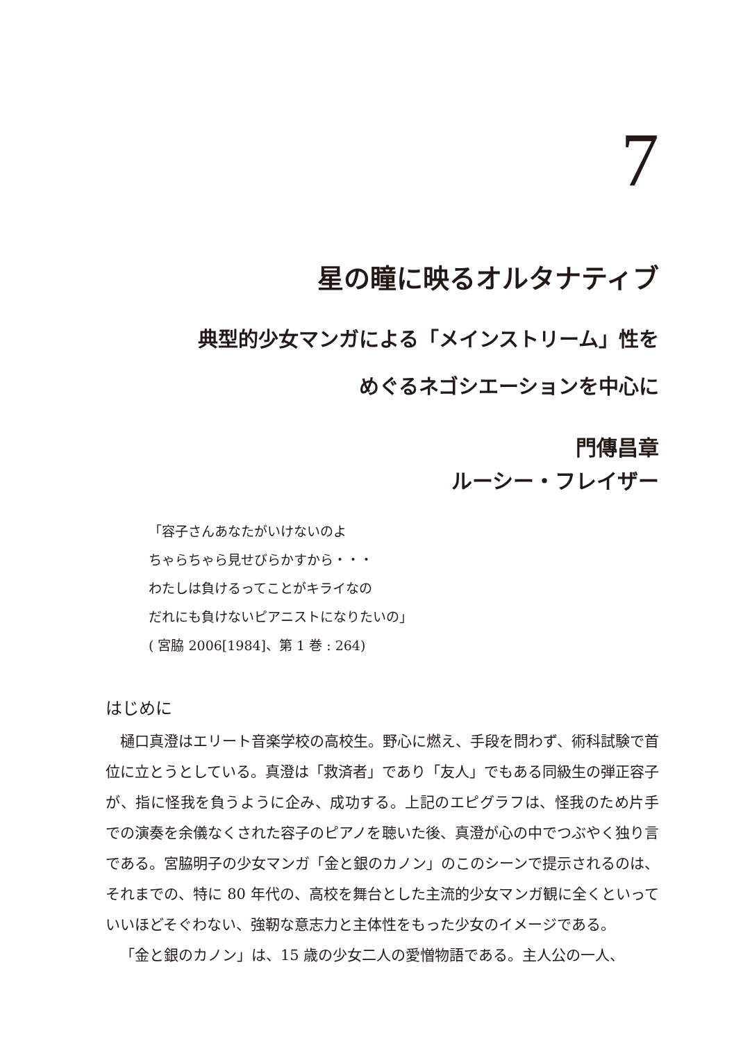7
星の瞳に映るオルタナティブ
典型的少女マンガによる「メインストリーム」性を
めぐるネゴシエーションを中心に
門傳昌章
ルーシー・フレイザー
「容子さんあなたがいけないのよ
ちゃらちゃら見せびらかすから・・・
わたしは負けるってことがキライなの
だれにも負けないピアニストになりたいの」
( 宮脇 2006[1984]、第 1 巻 : 264)
はじめに
樋口真澄はエリート音楽学校の高校生。野心に燃え、手段を問わず、術科試験で首位に立とうとしている。真澄は「救済者」であり「友人」でもある同級生の弾正容子が、指に怪我を負うように企み、成功する。上記のエピグラフは、怪我のため片手での演奏を余儀なくされた容子のピアノを聴いた後、真澄が心の中でつぶやく独り言である。宮脇明子の少女マンガ「金と銀のカノン」のこのシーンで提示されるのは、それまでの、特に 80 年代の、高校を舞台とした主流的少女マンガ観に全くといっていいほどそぐわない、強靭な意志力と主体性をもった少女のイメージである。
「金と銀のカノン」は、15 歳の少女二人の愛憎物語である。主人公の一人、